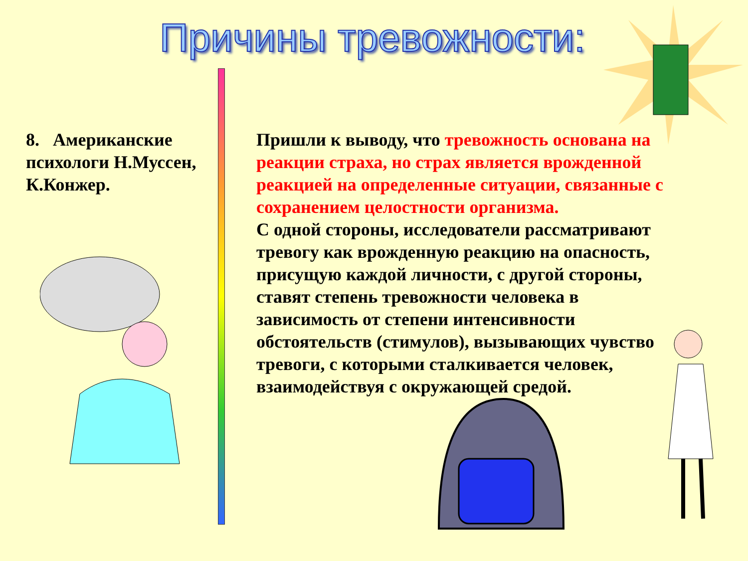Причины тревожности:
8. Американские психологи Н.Муссен, К.Конжер.
Пришли к выводу, что тревожность основана на реакции страха, но страх является врожденной реакцией на определенные ситуации, связанные с сохранением целостности организма.
С одной стороны, исследователи рассматривают тревогу как врожденную реакцию на опасность, присущую каждой личности, с другой стороны, ставят степень тревожности человека в зависимость от степени интенсивности обстоятельств (стимулов), вызывающих чувство тревоги, с которыми сталкивается человек, взаимодействуя с окружающей средой.